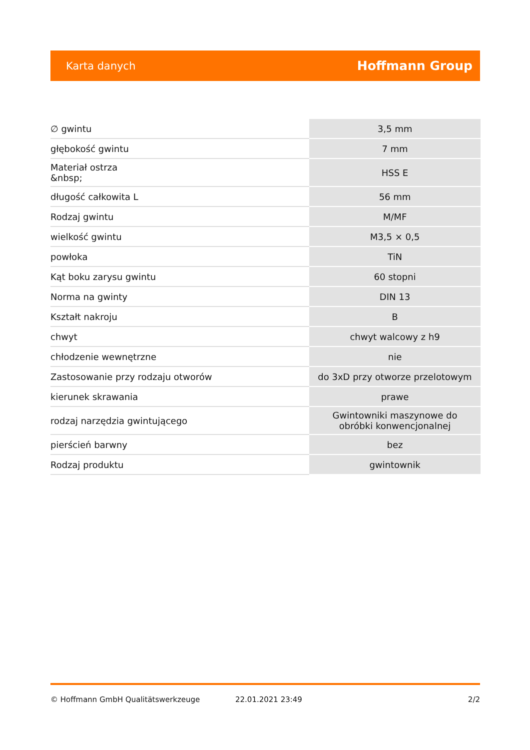Karta danych Hoffmann Group
| ∅ gwintu | 3,5 mm |
| głębokość gwintu | 7 mm |
| Materiał ostrza &nbsp; | HSS E |
| długość całkowita L | 56 mm |
| Rodzaj gwintu | M/MF |
| wielkość gwintu | M3,5 × 0,5 |
| powłoka | TiN |
| Kąt boku zarysu gwintu | 60 stopni |
| Norma na gwinty | DIN 13 |
| Kształt nakroju | B |
| chwyt | chwyt walcowy z h9 |
| chłodzenie wewnętrzne | nie |
| Zastosowanie przy rodzaju otworów | do 3xD przy otworze przelotowym |
| kierunek skrawania | prawe |
| rodzaj narzędzia gwintującego | Gwintowniki maszynowe do obróbki konwencjonalnej |
| pierścień barwny | bez |
| Rodzaj produktu | gwintownik |
© Hoffmann GmbH Qualitätswerkzeuge 22.01.2021 23:49 2/2